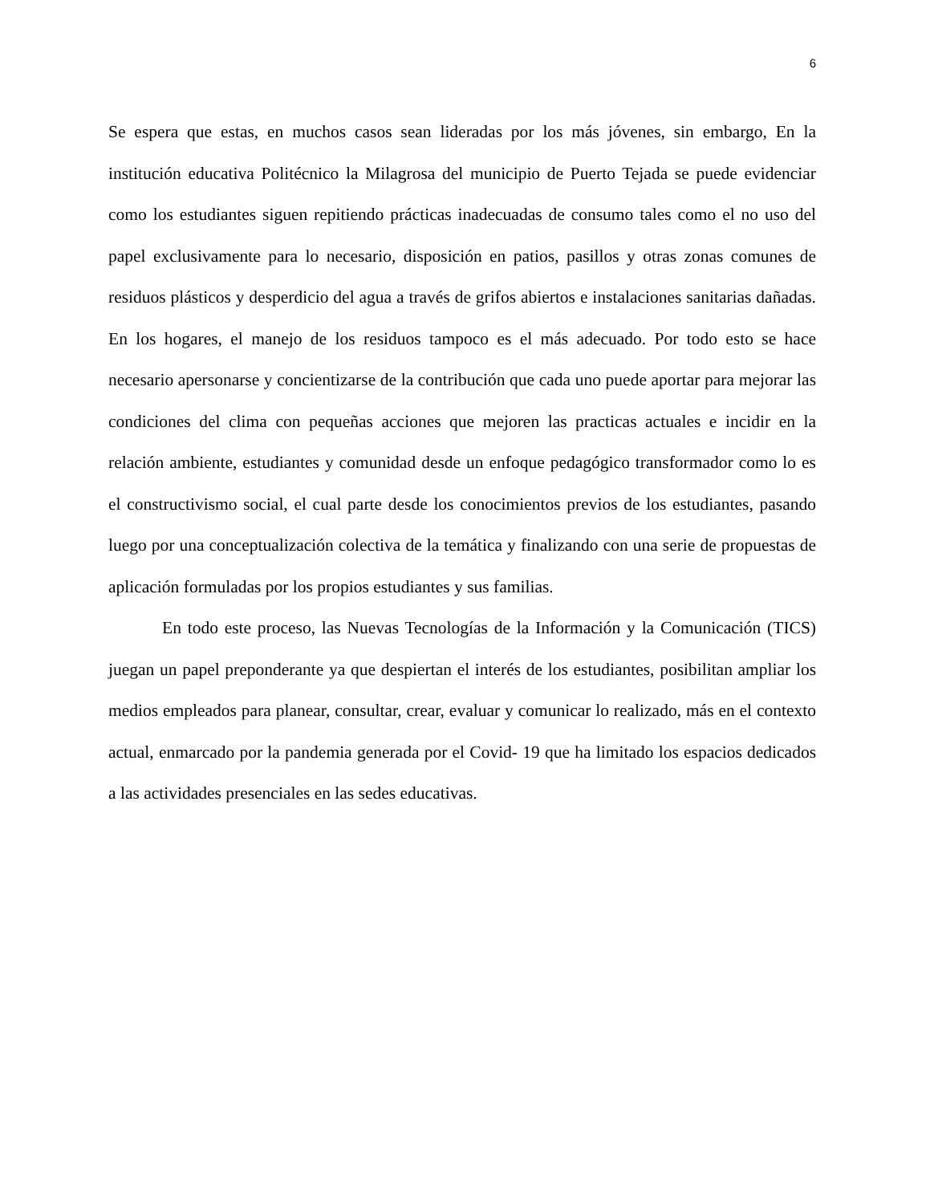6
Se espera que estas, en muchos casos sean lideradas por los más jóvenes, sin embargo, En la institución educativa Politécnico la Milagrosa del municipio de Puerto Tejada se puede evidenciar como los estudiantes siguen repitiendo prácticas inadecuadas de consumo tales como el no uso del papel exclusivamente para lo necesario, disposición en patios, pasillos y otras zonas comunes de residuos plásticos y desperdicio del agua a través de grifos abiertos e instalaciones sanitarias dañadas. En los hogares, el manejo de los residuos tampoco es el más adecuado. Por todo esto se hace necesario apersonarse y concientizarse de la contribución que cada uno puede aportar para mejorar las condiciones del clima con pequeñas acciones que mejoren las practicas actuales e incidir en la relación ambiente, estudiantes y comunidad desde un enfoque pedagógico transformador como lo es el constructivismo social, el cual parte desde los conocimientos previos de los estudiantes, pasando luego por una conceptualización colectiva de la temática y finalizando con una serie de propuestas de aplicación formuladas por los propios estudiantes y sus familias.
En todo este proceso, las Nuevas Tecnologías de la Información y la Comunicación (TICS) juegan un papel preponderante ya que despiertan el interés de los estudiantes, posibilitan ampliar los medios empleados para planear, consultar, crear, evaluar y comunicar lo realizado, más en el contexto actual, enmarcado por la pandemia generada por el Covid- 19 que ha limitado los espacios dedicados a las actividades presenciales en las sedes educativas.